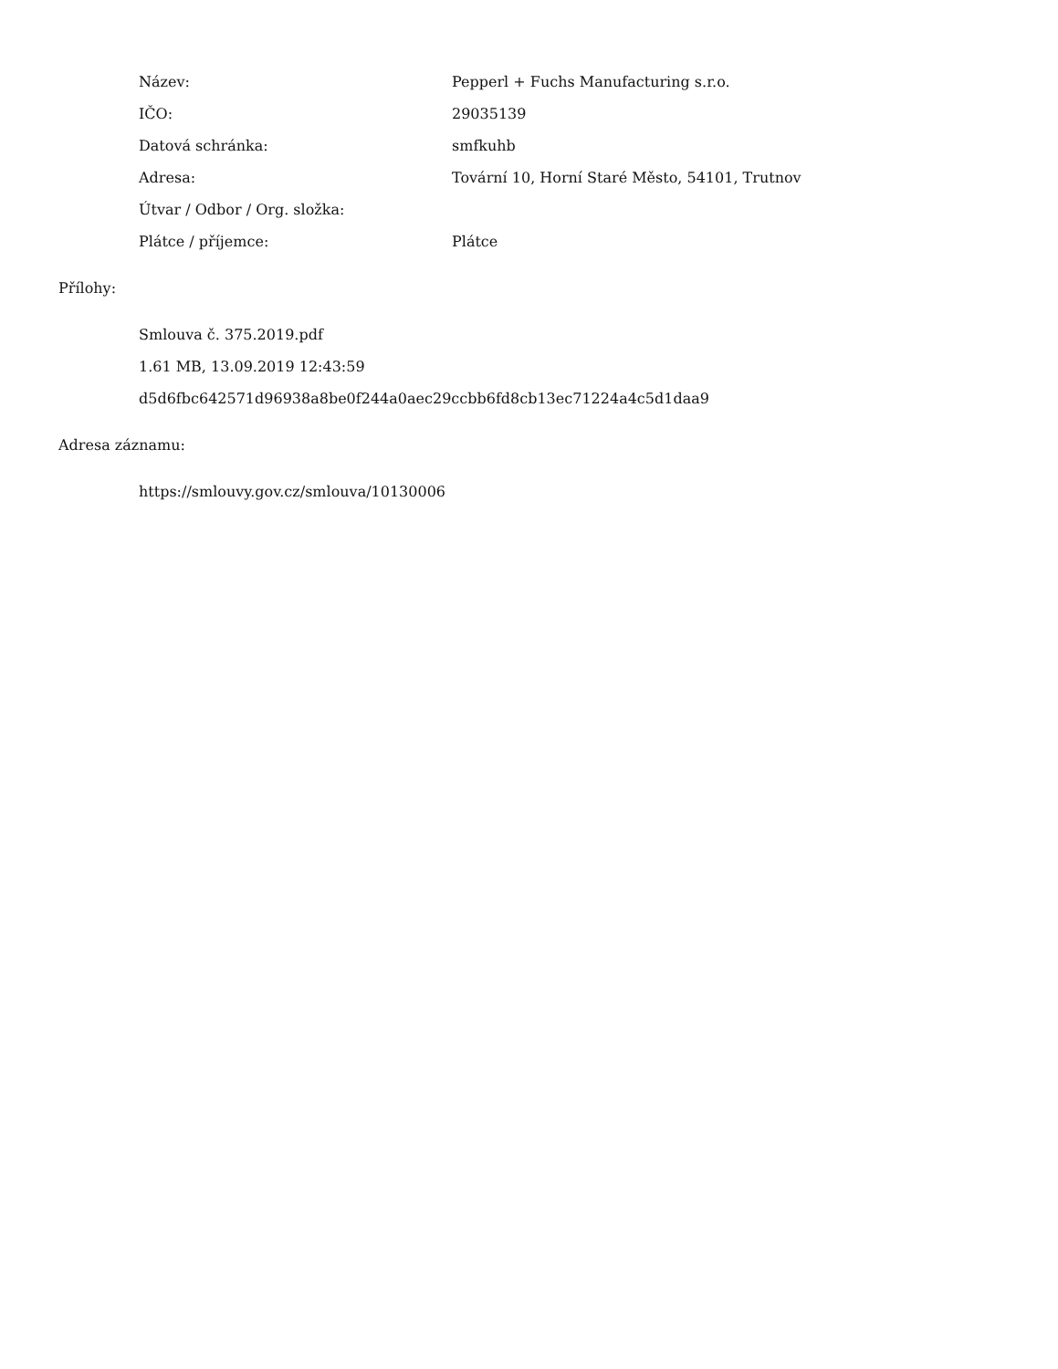| Název: | Pepperl + Fuchs Manufacturing s.r.o. |
| IČO: | 29035139 |
| Datová schránka: | smfkuhb |
| Adresa: | Tovární 10, Horní Staré Město, 54101, Trutnov |
| Útvar / Odbor / Org. složka: | |
| Plátce / příjemce: | Plátce |
Přílohy:
Smlouva č. 375.2019.pdf
1.61 MB, 13.09.2019 12:43:59
d5d6fbc642571d96938a8be0f244a0aec29ccbb6fd8cb13ec71224a4c5d1daa9
Adresa záznamu:
https://smlouvy.gov.cz/smlouva/10130006